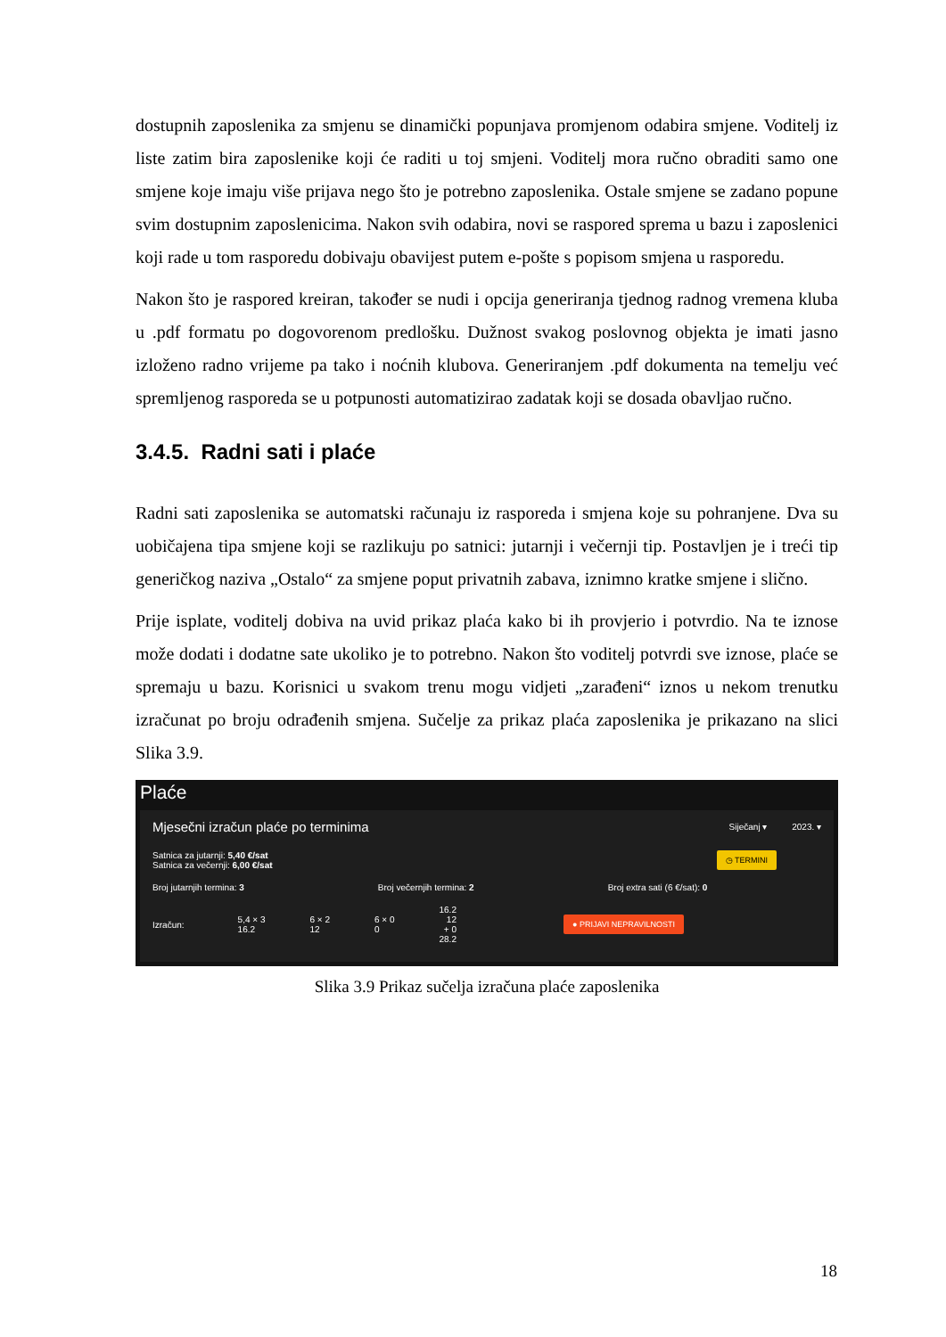dostupnih zaposlenika za smjenu se dinamički popunjava promjenom odabira smjene. Voditelj iz liste zatim bira zaposlenike koji će raditi u toj smjeni. Voditelj mora ručno obraditi samo one smjene koje imaju više prijava nego što je potrebno zaposlenika. Ostale smjene se zadano popune svim dostupnim zaposlenicima. Nakon svih odabira, novi se raspored sprema u bazu i zaposlenici koji rade u tom rasporedu dobivaju obavijest putem e-pošte s popisom smjena u rasporedu.
Nakon što je raspored kreiran, također se nudi i opcija generiranja tjednog radnog vremena kluba u .pdf formatu po dogovorenom predlošku. Dužnost svakog poslovnog objekta je imati jasno izloženo radno vrijeme pa tako i noćnih klubova. Generiranjem .pdf dokumenta na temelju već spremljenog rasporeda se u potpunosti automatizirao zadatak koji se dosada obavljao ručno.
3.4.5. Radni sati i plaće
Radni sati zaposlenika se automatski računaju iz rasporeda i smjena koje su pohranjene. Dva su uobičajena tipa smjene koji se razlikuju po satnici: jutarnji i večernji tip. Postavljen je i treći tip generičkog naziva „Ostalo“ za smjene poput privatnih zabava, iznimno kratke smjene i slično.
Prije isplate, voditelj dobiva na uvid prikaz plaća kako bi ih provjerio i potvrdio. Na te iznose može dodati i dodatne sate ukoliko je to potrebno. Nakon što voditelj potvrdi sve iznose, plaće se spremaju u bazu. Korisnici u svakom trenu mogu vidjeti „zarađeni“ iznos u nekom trenutku izračunat po broju odrađenih smjena. Sučelje za prikaz plaća zaposlenika je prikazano na slici Slika 3.9.
Plaće
Mjesečni izračun plaće po terminima Siječanj ▾ 2023. ▾
Satnica za jutarnji: 5,40 €/sat
Satnica za večernji: 6,00 €/sat
◷ TERMINI
Broj jutarnjih termina: 3 Broj večernjih termina: 2 Broj extra sati (6 €/sat): 0
Izračun: 5,4 × 3 16.2 6 × 2 12 6 × 0 0 16.2 12 + 0 28.2 ● PRIJAVI NEPRAVILNOSTI
Slika 3.9 Prikaz sučelja izračuna plaće zaposlenika
18